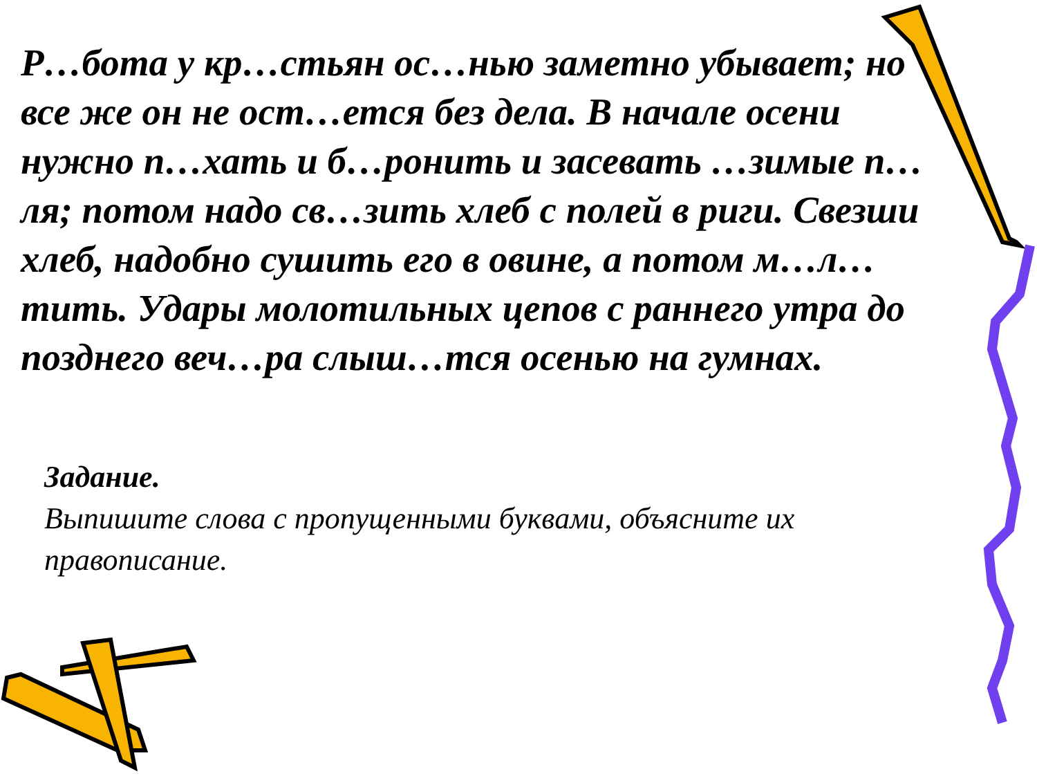Р…бота у кр…стьян ос…нью заметно убывает; но все же он не ост…ется без дела. В начале осени нужно п…хать и б…ронить и засевать …зимые п…ля; потом надо св…зить хлеб с полей в риги. Свезши хлеб, надобно сушить его в овине, а потом м…л…тить. Удары молотильных цепов с раннего утра до позднего веч…ра слыш…тся осенью на гумнах.
Задание.
Выпишите слова с пропущенными буквами, объясните их правописание.